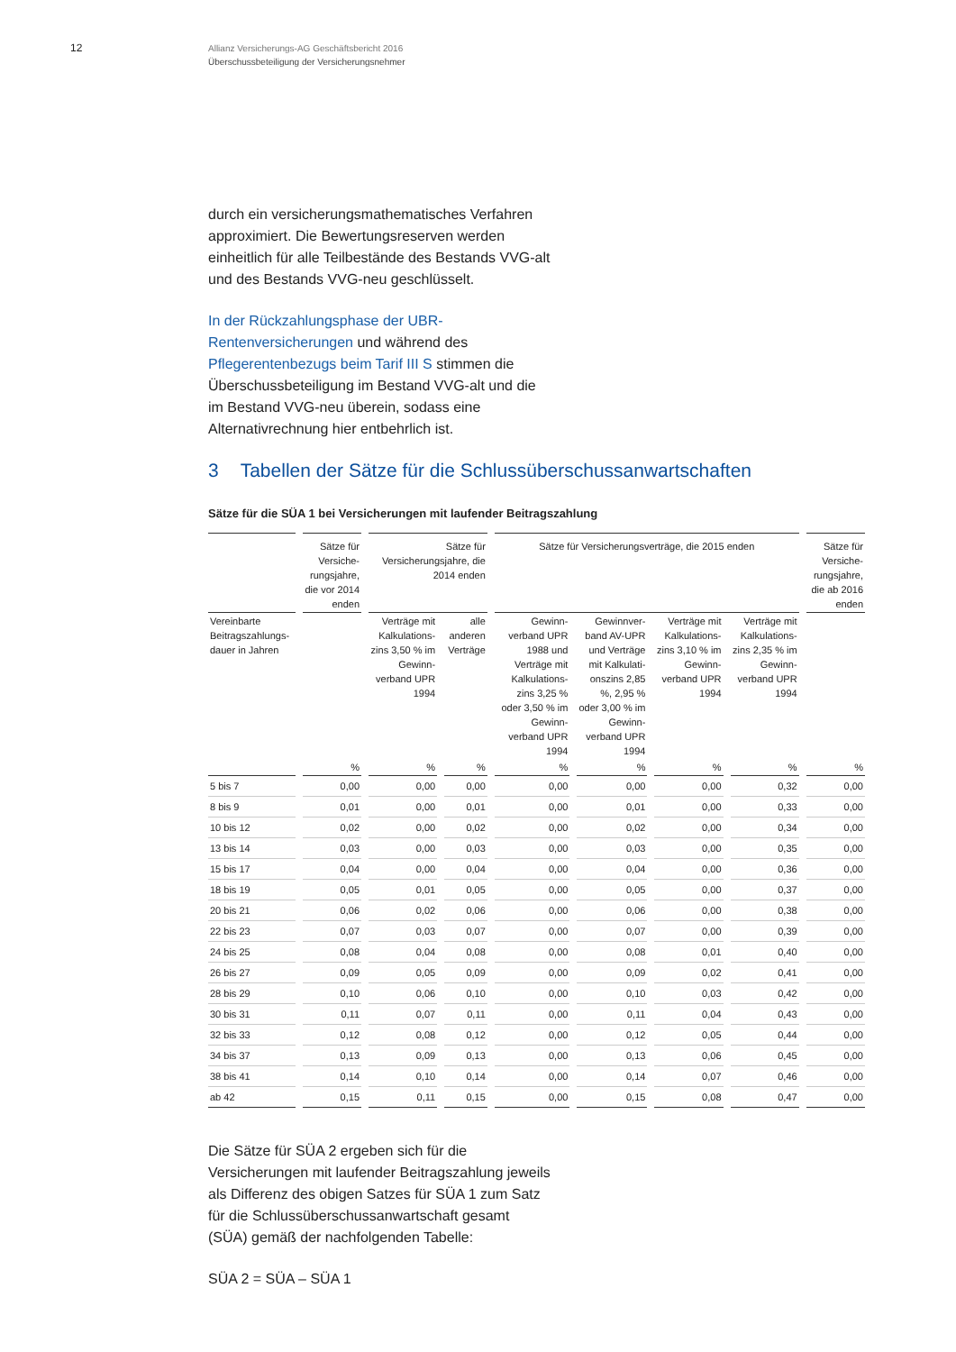12
Allianz Versicherungs-AG Geschäftsbericht 2016
Überschussbeteiligung der Versicherungsnehmer
durch ein versicherungsmathematisches Verfahren approximiert. Die Bewertungsreserven werden einheitlich für alle Teilbestände des Bestands VVG-alt und des Bestands VVG-neu geschlüsselt.
In der Rückzahlungsphase der UBR-Rentenversicherungen und während des Pflegerentenbezugs beim Tarif III S stimmen die Überschussbeteiligung im Bestand VVG-alt und die im Bestand VVG-neu überein, sodass eine Alternativrechnung hier entbehrlich ist.
3 Tabellen der Sätze für die Schlussüberschussanwartschaften
Sätze für die SÜA 1 bei Versicherungen mit laufender Beitragszahlung
| | Sätze für Versiche-rungsjahre, die vor 2014 enden | Sätze für Versicherungsjahre, die 2014 enden | | Sätze für Versicherungsverträge, die 2015 enden | | | | Sätze für Versiche-rungsjahre, die ab 2016 enden |
| --- | --- | --- | --- | --- | --- | --- | --- | --- |
| Vereinbarte Beitragszahlungs-dauer in Jahren | | Verträge mit Kalkulations-zins 3,50 % im Gewinn-verband UPR 1994 | alle anderen Verträge | Gewinn-verband UPR 1988 und Verträge mit Kalkulations-zins 3,25 % oder 3,50 % im Gewinn-verband UPR 1994 | Gewinnver-band AV-UPR und Verträge mit Kalkulati-onszins 2,85 %, 2,95 % oder 3,00 % im Gewinn-verband UPR 1994 | Verträge mit Kalkulations-zins 3,10 % im Gewinn-verband UPR 1994 | Verträge mit Kalkulations-zins 2,35 % im Gewinn-verband UPR 1994 | |
| | % | % | % | % | % | % | % | % |
| 5 bis 7 | 0,00 | 0,00 | 0,00 | 0,00 | 0,00 | 0,00 | 0,32 | 0,00 |
| 8 bis 9 | 0,01 | 0,00 | 0,01 | 0,00 | 0,01 | 0,00 | 0,33 | 0,00 |
| 10 bis 12 | 0,02 | 0,00 | 0,02 | 0,00 | 0,02 | 0,00 | 0,34 | 0,00 |
| 13 bis 14 | 0,03 | 0,00 | 0,03 | 0,00 | 0,03 | 0,00 | 0,35 | 0,00 |
| 15 bis 17 | 0,04 | 0,00 | 0,04 | 0,00 | 0,04 | 0,00 | 0,36 | 0,00 |
| 18 bis 19 | 0,05 | 0,01 | 0,05 | 0,00 | 0,05 | 0,00 | 0,37 | 0,00 |
| 20 bis 21 | 0,06 | 0,02 | 0,06 | 0,00 | 0,06 | 0,00 | 0,38 | 0,00 |
| 22 bis 23 | 0,07 | 0,03 | 0,07 | 0,00 | 0,07 | 0,00 | 0,39 | 0,00 |
| 24 bis 25 | 0,08 | 0,04 | 0,08 | 0,00 | 0,08 | 0,01 | 0,40 | 0,00 |
| 26 bis 27 | 0,09 | 0,05 | 0,09 | 0,00 | 0,09 | 0,02 | 0,41 | 0,00 |
| 28 bis 29 | 0,10 | 0,06 | 0,10 | 0,00 | 0,10 | 0,03 | 0,42 | 0,00 |
| 30 bis 31 | 0,11 | 0,07 | 0,11 | 0,00 | 0,11 | 0,04 | 0,43 | 0,00 |
| 32 bis 33 | 0,12 | 0,08 | 0,12 | 0,00 | 0,12 | 0,05 | 0,44 | 0,00 |
| 34 bis 37 | 0,13 | 0,09 | 0,13 | 0,00 | 0,13 | 0,06 | 0,45 | 0,00 |
| 38 bis 41 | 0,14 | 0,10 | 0,14 | 0,00 | 0,14 | 0,07 | 0,46 | 0,00 |
| ab 42 | 0,15 | 0,11 | 0,15 | 0,00 | 0,15 | 0,08 | 0,47 | 0,00 |
Die Sätze für SÜA 2 ergeben sich für die Versicherungen mit laufender Beitragszahlung jeweils als Differenz des obigen Satzes für SÜA 1 zum Satz für die Schlussüberschussanwartschaft gesamt (SÜA) gemäß der nachfolgenden Tabelle:
SÜA 2 = SÜA – SÜA 1